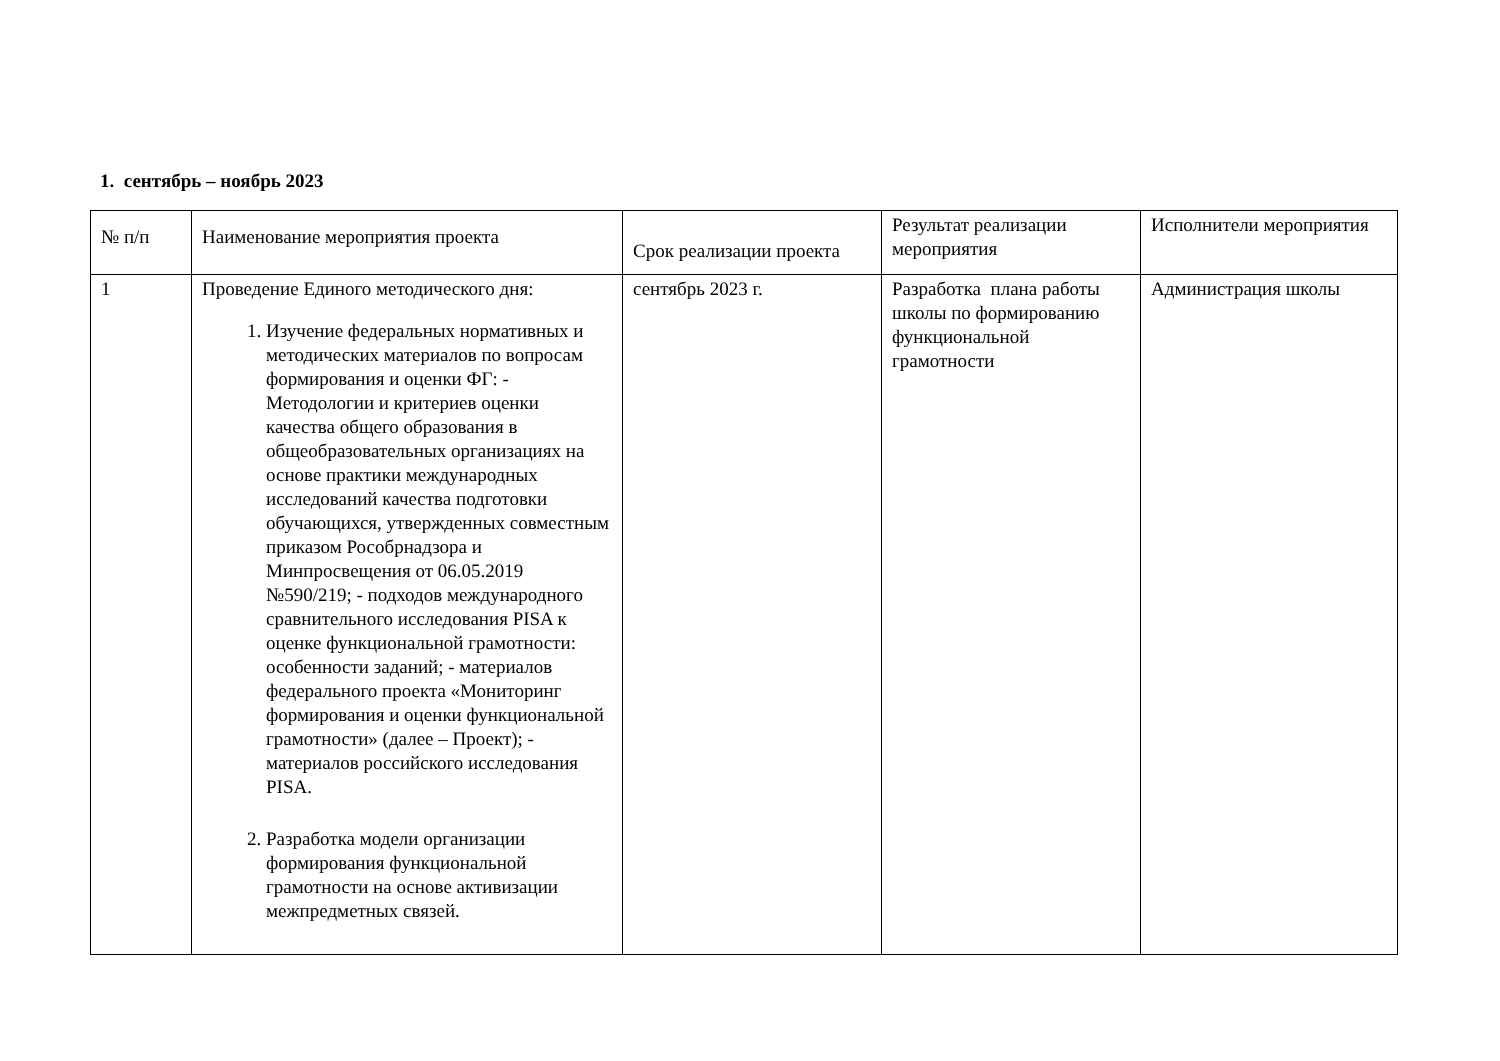1. сентябрь – ноябрь 2023
| № п/п | Наименование мероприятия проекта | Срок реализации проекта | Результат реализации мероприятия | Исполнители мероприятия |
| --- | --- | --- | --- | --- |
| 1 | Проведение Единого методического дня: 1. Изучение федеральных нормативных и методических материалов по вопросам формирования и оценки ФГ: - Методологии и критериев оценки качества общего образования в общеобразовательных организациях на основе практики международных исследований качества подготовки обучающихся, утвержденных совместным приказом Рособрнадзора и Минпросвещения от 06.05.2019 №590/219; - подходов международного сравнительного исследования PISA к оценке функциональной грамотности: особенности заданий; - материалов федерального проекта «Мониторинг формирования и оценки функциональной грамотности» (далее – Проект); - материалов российского исследования PISA. 2. Разработка модели организации формирования функциональной грамотности на основе активизации межпредметных связей. | сентябрь 2023 г. | Разработка плана работы школы по формированию функциональной грамотности | Администрация школы |